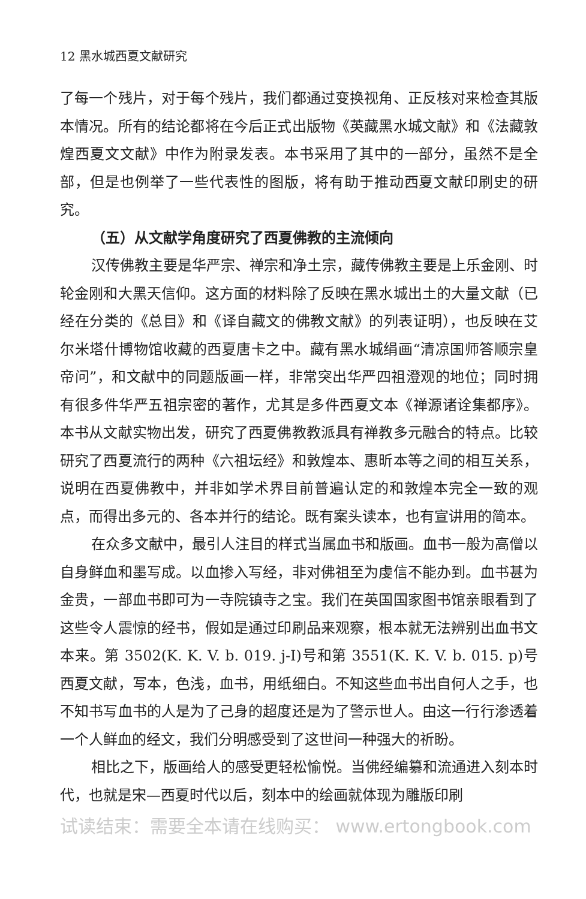12 黑水城西夏文献研究
了每一个残片，对于每个残片，我们都通过变换视角、正反核对来检查其版本情况。所有的结论都将在今后正式出版物《英藏黑水城文献》和《法藏敦煌西夏文文献》中作为附录发表。本书采用了其中的一部分，虽然不是全部，但是也例举了一些代表性的图版，将有助于推动西夏文献印刷史的研究。
（五）从文献学角度研究了西夏佛教的主流倾向
汉传佛教主要是华严宗、禅宗和净土宗，藏传佛教主要是上乐金刚、时轮金刚和大黑天信仰。这方面的材料除了反映在黑水城出土的大量文献（已经在分类的《总目》和《译自藏文的佛教文献》的列表证明），也反映在艾尔米塔什博物馆收藏的西夏唐卡之中。藏有黑水城绢画“清凉国师答顺宗皇帝问”，和文献中的同题版画一样，非常突出华严四祖澄观的地位；同时拥有很多件华严五祖宗密的著作，尤其是多件西夏文本《禅源诸诠集都序》。本书从文献实物出发，研究了西夏佛教教派具有禅教多元融合的特点。比较研究了西夏流行的两种《六祖坛经》和敦煌本、惠昕本等之间的相互关系，说明在西夏佛教中，并非如学术界目前普遍认定的和敦煌本完全一致的观点，而得出多元的、各本并行的结论。既有案头读本，也有宣讲用的简本。
在众多文献中，最引人注目的样式当属血书和版画。血书一般为高僧以自身鲜血和墨写成。以血掺入写经，非对佛祖至为虔信不能办到。血书甚为金贵，一部血书即可为一寺院镇寺之宝。我们在英国国家图书馆亲眼看到了这些令人震惊的经书，假如是通过印刷品来观察，根本就无法辨别出血书文本来。第 3502(K. K. V. b. 019. j-I)号和第 3551(K. K. V. b. 015. p)号西夏文献，写本，色浅，血书，用纸细白。不知这些血书出自何人之手，也不知书写血书的人是为了己身的超度还是为了警示世人。由这一行行渗透着一个人鲜血的经文，我们分明感受到了这世间一种强大的祈盼。
相比之下，版画给人的感受更轻松愉悦。当佛经编纂和流通进入刻本时代，也就是宋—西夏时代以后，刻本中的绘画就体现为雕版印刷
试读结束：需要全本请在线购买： www.ertongbook.com